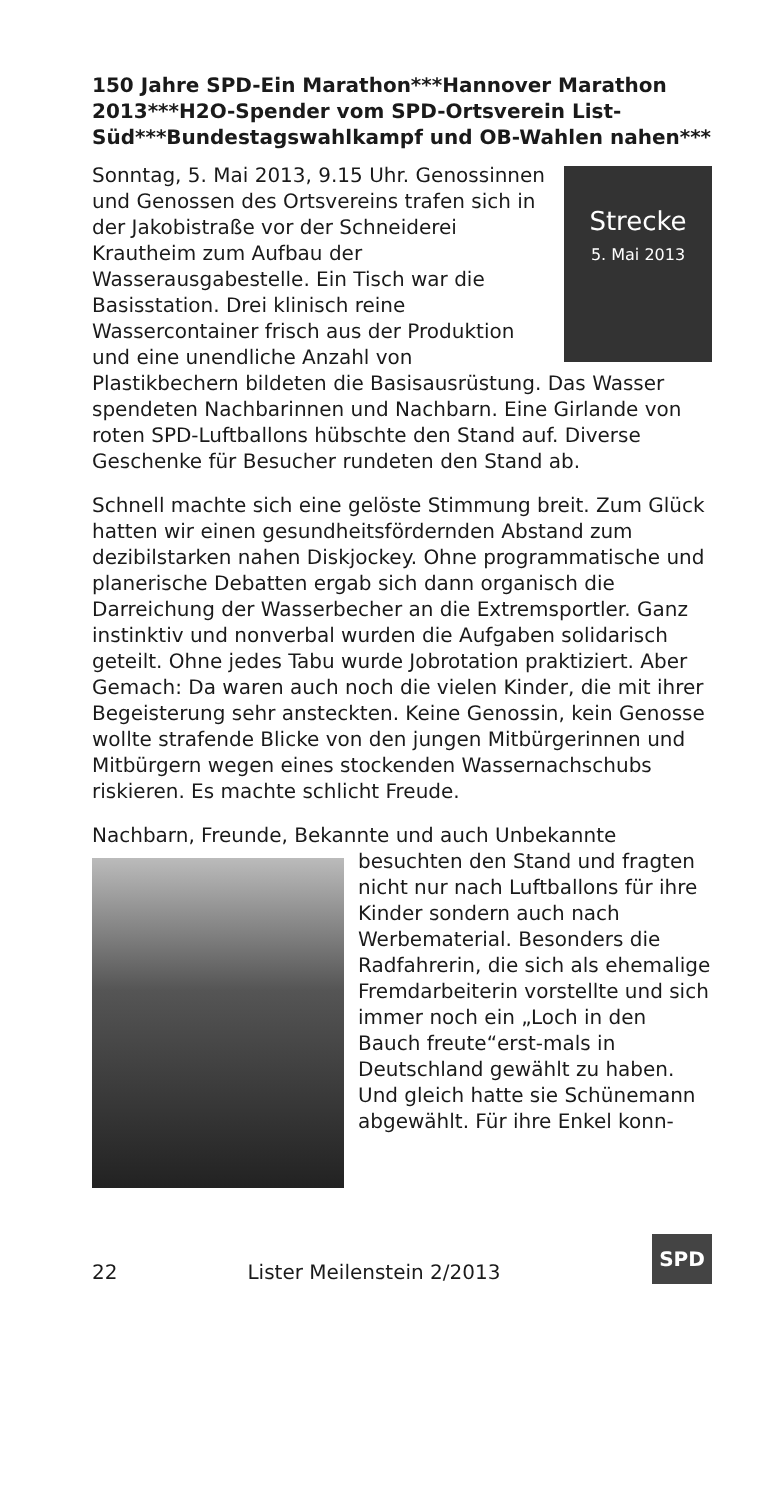150 Jahre SPD-Ein Marathon***Hannover Marathon 2013***H2O-Spender vom SPD-Ortsverein List-Süd***Bundestagswahlkampf und OB-Wahlen nahen***
Strecke
5. Mai 2013
Sonntag, 5. Mai 2013, 9.15 Uhr. Genossinnen und Genossen des Ortsvereins trafen sich in der Jakobistraße vor der Schneiderei Krautheim zum Aufbau der Wasserausgabestelle. Ein Tisch war die Basisstation. Drei klinisch reine Wassercontainer frisch aus der Produktion und eine unendliche Anzahl von Plastikbechern bildeten die Basisausrüstung. Das Wasser spendeten Nachbarinnen und Nachbarn. Eine Girlande von roten SPD-Luftballons hübschte den Stand auf. Diverse Geschenke für Besucher rundeten den Stand ab.
Schnell machte sich eine gelöste Stimmung breit. Zum Glück hatten wir einen gesundheitsfördernden Abstand zum dezibilstarken nahen Diskjockey. Ohne programmatische und planerische Debatten ergab sich dann organisch die Darreichung der Wasserbecher an die Extremsportler. Ganz instinktiv und nonverbal wurden die Aufgaben solidarisch geteilt. Ohne jedes Tabu wurde Jobrotation praktiziert. Aber Gemach: Da waren auch noch die vielen Kinder, die mit ihrer Begeisterung sehr ansteckten. Keine Genossin, kein Genosse wollte strafende Blicke von den jungen Mitbürgerinnen und Mitbürgern wegen eines stockenden Wassernachschubs riskieren. Es machte schlicht Freude.
Nachbarn, Freunde, Bekannte und auch Unbekannte besuchten den Stand und fragten nicht nur nach Luftballons für ihre Kinder sondern auch nach Werbematerial. Besonders die Radfahrerin, die sich als ehemalige Fremdarbeiterin vorstellte und sich immer noch ein „Loch in den Bauch freute“erst-mals in Deutschland gewählt zu haben. Und gleich hatte sie Schünemann abgewählt. Für ihre Enkel konn-
22 Lister Meilenstein 2/2013 SPD